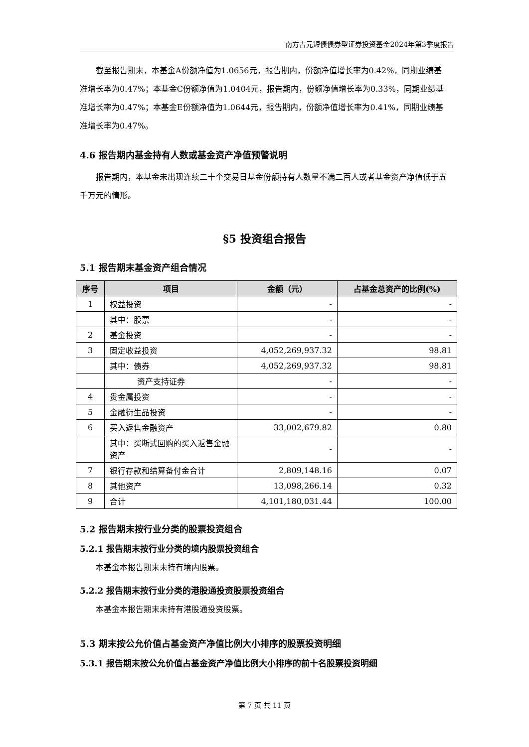南方吉元短债债券型证券投资基金2024年第3季度报告
截至报告期末，本基金A份额净值为1.0656元，报告期内，份额净值增长率为0.42%，同期业绩基准增长率为0.47%；本基金C份额净值为1.0404元，报告期内，份额净值增长率为0.33%，同期业绩基准增长率为0.47%；本基金E份额净值为1.0644元，报告期内，份额净值增长率为0.41%，同期业绩基准增长率为0.47%。
4.6 报告期内基金持有人数或基金资产净值预警说明
报告期内，本基金未出现连续二十个交易日基金份额持有人数量不满二百人或者基金资产净值低于五千万元的情形。
§5 投资组合报告
5.1 报告期末基金资产组合情况
| 序号 | 项目 | 金额（元） | 占基金总资产的比例(%) |
| --- | --- | --- | --- |
| 1 | 权益投资 | - | - |
| | 其中：股票 | - | - |
| 2 | 基金投资 | - | - |
| 3 | 固定收益投资 | 4,052,269,937.32 | 98.81 |
| | 其中：债券 | 4,052,269,937.32 | 98.81 |
| | 资产支持证券 | - | - |
| 4 | 贵金属投资 | - | - |
| 5 | 金融衍生品投资 | - | - |
| 6 | 买入返售金融资产 | 33,002,679.82 | 0.80 |
| | 其中：买断式回购的买入返售金融资产 | - | - |
| 7 | 银行存款和结算备付金合计 | 2,809,148.16 | 0.07 |
| 8 | 其他资产 | 13,098,266.14 | 0.32 |
| 9 | 合计 | 4,101,180,031.44 | 100.00 |
5.2 报告期末按行业分类的股票投资组合
5.2.1 报告期末按行业分类的境内股票投资组合
本基金本报告期末未持有境内股票。
5.2.2 报告期末按行业分类的港股通投资股票投资组合
本基金本报告期末未持有港股通投资股票。
5.3 期末按公允价值占基金资产净值比例大小排序的股票投资明细
5.3.1 报告期末按公允价值占基金资产净值比例大小排序的前十名股票投资明细
第 7 页 共 11 页